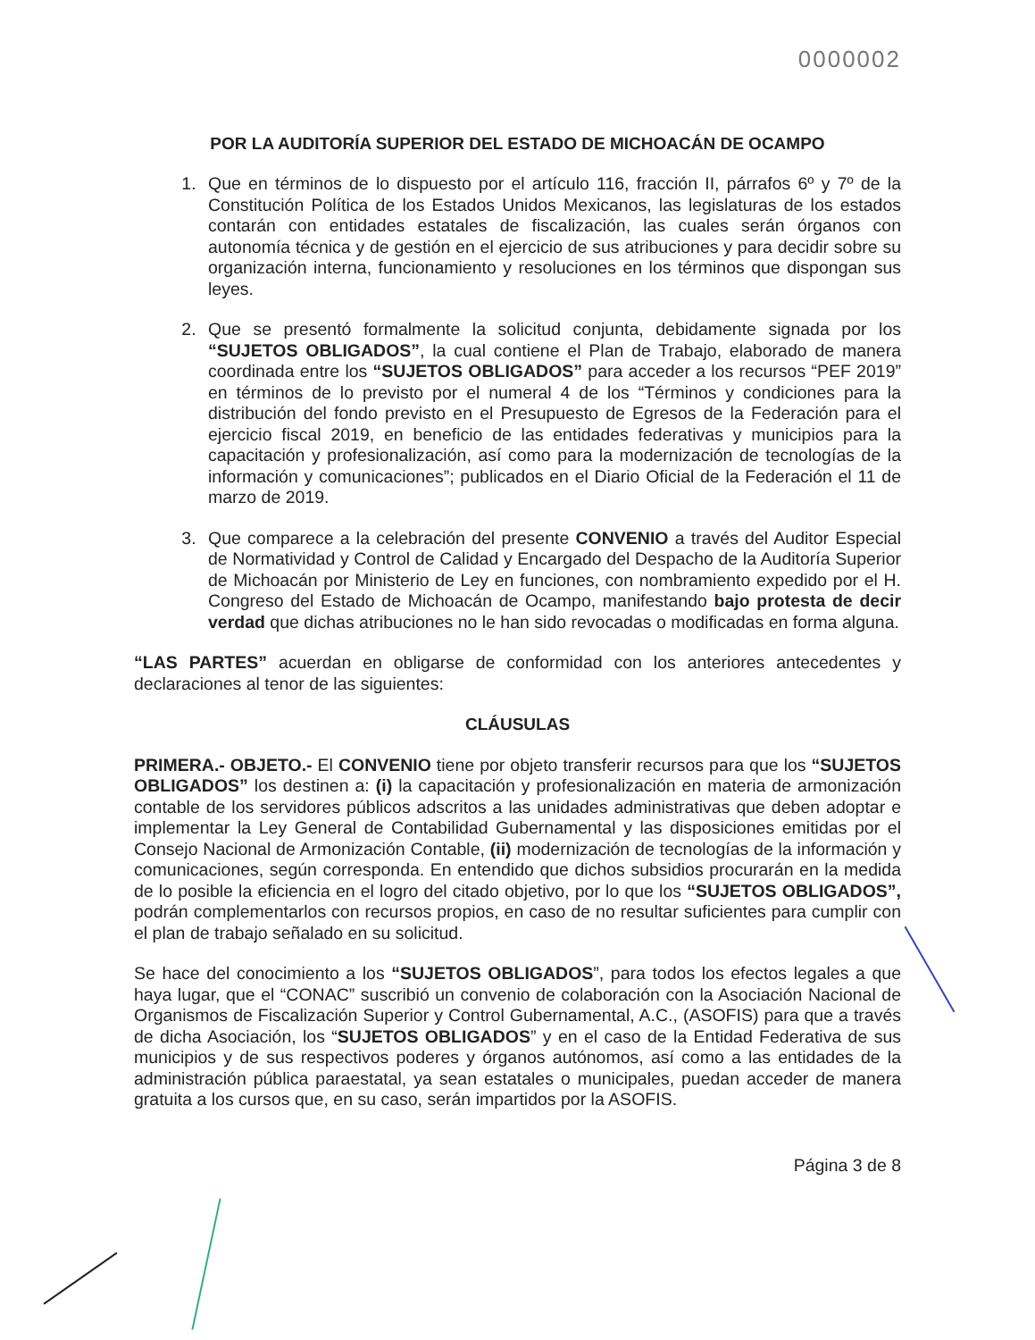0000002
POR LA AUDITORÍA SUPERIOR DEL ESTADO DE MICHOACÁN DE OCAMPO
1. Que en términos de lo dispuesto por el artículo 116, fracción II, párrafos 6º y 7º de la Constitución Política de los Estados Unidos Mexicanos, las legislaturas de los estados contarán con entidades estatales de fiscalización, las cuales serán órganos con autonomía técnica y de gestión en el ejercicio de sus atribuciones y para decidir sobre su organización interna, funcionamiento y resoluciones en los términos que dispongan sus leyes.
2. Que se presentó formalmente la solicitud conjunta, debidamente signada por los “SUJETOS OBLIGADOS”, la cual contiene el Plan de Trabajo, elaborado de manera coordinada entre los “SUJETOS OBLIGADOS” para acceder a los recursos “PEF 2019” en términos de lo previsto por el numeral 4 de los “Términos y condiciones para la distribución del fondo previsto en el Presupuesto de Egresos de la Federación para el ejercicio fiscal 2019, en beneficio de las entidades federativas y municipios para la capacitación y profesionalización, así como para la modernización de tecnologías de la información y comunicaciones”; publicados en el Diario Oficial de la Federación el 11 de marzo de 2019.
3. Que comparece a la celebración del presente CONVENIO a través del Auditor Especial de Normatividad y Control de Calidad y Encargado del Despacho de la Auditoría Superior de Michoacán por Ministerio de Ley en funciones, con nombramiento expedido por el H. Congreso del Estado de Michoacán de Ocampo, manifestando bajo protesta de decir verdad que dichas atribuciones no le han sido revocadas o modificadas en forma alguna.
“LAS PARTES” acuerdan en obligarse de conformidad con los anteriores antecedentes y declaraciones al tenor de las siguientes:
CLÁUSULAS
PRIMERA.- OBJETO.- El CONVENIO tiene por objeto transferir recursos para que los “SUJETOS OBLIGADOS” los destinen a: (i) la capacitación y profesionalización en materia de armonización contable de los servidores públicos adscritos a las unidades administrativas que deben adoptar e implementar la Ley General de Contabilidad Gubernamental y las disposiciones emitidas por el Consejo Nacional de Armonización Contable, (ii) modernización de tecnologías de la información y comunicaciones, según corresponda. En entendido que dichos subsidios procurarán en la medida de lo posible la eficiencia en el logro del citado objetivo, por lo que los “SUJETOS OBLIGADOS”, podrán complementarlos con recursos propios, en caso de no resultar suficientes para cumplir con el plan de trabajo señalado en su solicitud.
Se hace del conocimiento a los “SUJETOS OBLIGADOS”, para todos los efectos legales a que haya lugar, que el “CONAC” suscribió un convenio de colaboración con la Asociación Nacional de Organismos de Fiscalización Superior y Control Gubernamental, A.C., (ASOFIS) para que a través de dicha Asociación, los “SUJETOS OBLIGADOS” y en el caso de la Entidad Federativa de sus municipios y de sus respectivos poderes y órganos autónomos, así como a las entidades de la administración pública paraestatal, ya sean estatales o municipales, puedan acceder de manera gratuita a los cursos que, en su caso, serán impartidos por la ASOFIS.
Página 3 de 8